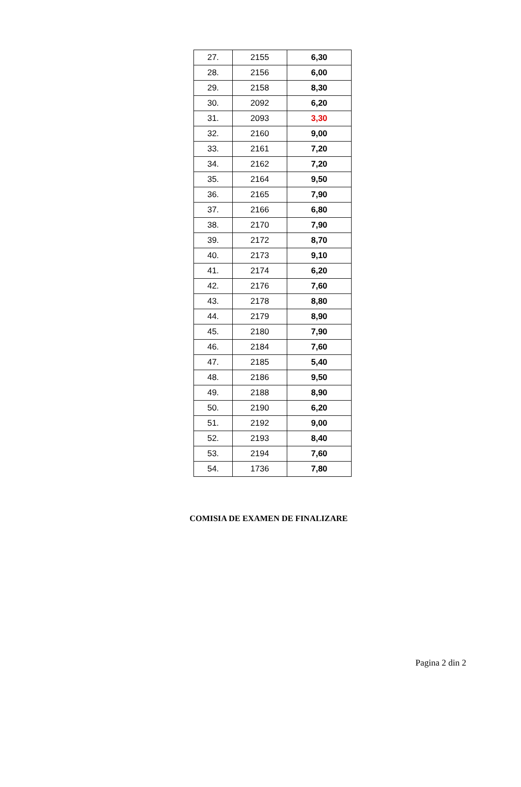| 27. | 2155 | 6,30 |
| 28. | 2156 | 6,00 |
| 29. | 2158 | 8,30 |
| 30. | 2092 | 6,20 |
| 31. | 2093 | 3,30 |
| 32. | 2160 | 9,00 |
| 33. | 2161 | 7,20 |
| 34. | 2162 | 7,20 |
| 35. | 2164 | 9,50 |
| 36. | 2165 | 7,90 |
| 37. | 2166 | 6,80 |
| 38. | 2170 | 7,90 |
| 39. | 2172 | 8,70 |
| 40. | 2173 | 9,10 |
| 41. | 2174 | 6,20 |
| 42. | 2176 | 7,60 |
| 43. | 2178 | 8,80 |
| 44. | 2179 | 8,90 |
| 45. | 2180 | 7,90 |
| 46. | 2184 | 7,60 |
| 47. | 2185 | 5,40 |
| 48. | 2186 | 9,50 |
| 49. | 2188 | 8,90 |
| 50. | 2190 | 6,20 |
| 51. | 2192 | 9,00 |
| 52. | 2193 | 8,40 |
| 53. | 2194 | 7,60 |
| 54. | 1736 | 7,80 |
COMISIA DE EXAMEN DE FINALIZARE
Pagina 2 din 2